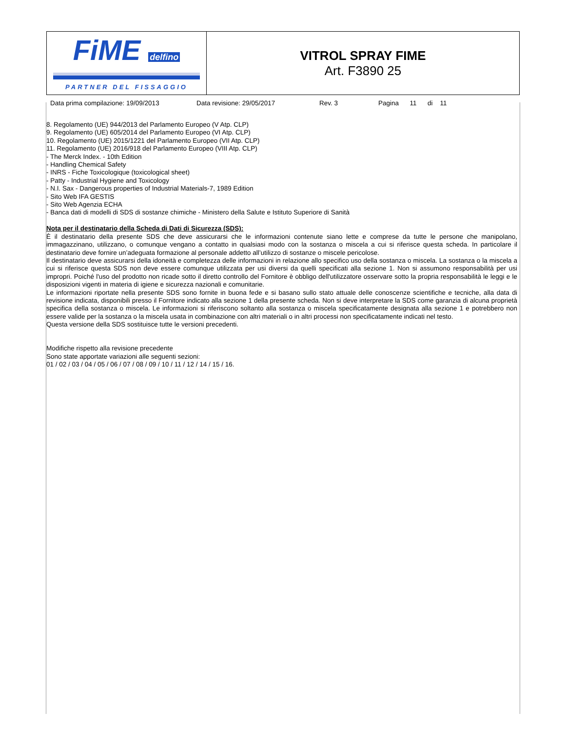| FiME delfino PARTNER DEL FISSAGGIO | VITROL SPRAY FIME Art. F3890 25 |
Data prima compilazione: 19/09/2013 Data revisione: 29/05/2017 Rev. 3 Pagina 11 di 11
8. Regolamento (UE) 944/2013 del Parlamento Europeo (V Atp. CLP)
9. Regolamento (UE) 605/2014 del Parlamento Europeo (VI Atp. CLP)
10. Regolamento (UE) 2015/1221 del Parlamento Europeo (VII Atp. CLP)
11. Regolamento (UE) 2016/918 del Parlamento Europeo (VIII Atp. CLP)
- The Merck Index. - 10th Edition
- Handling Chemical Safety
- INRS - Fiche Toxicologique (toxicological sheet)
- Patty - Industrial Hygiene and Toxicology
- N.I. Sax - Dangerous properties of Industrial Materials-7, 1989 Edition
- Sito Web IFA GESTIS
- Sito Web Agenzia ECHA
- Banca dati di modelli di SDS di sostanze chimiche - Ministero della Salute e Istituto Superiore di Sanità
Nota per il destinatario della Scheda di Dati di Sicurezza (SDS):
È il destinatario della presente SDS che deve assicurarsi che le informazioni contenute siano lette e comprese da tutte le persone che manipolano, immagazzinano, utilizzano, o comunque vengano a contatto in qualsiasi modo con la sostanza o miscela a cui si riferisce questa scheda. In particolare il destinatario deve fornire un’adeguata formazione al personale addetto all’utilizzo di sostanze o miscele pericolose.
Il destinatario deve assicurarsi della idoneità e completezza delle informazioni in relazione allo specifico uso della sostanza o miscela. La sostanza o la miscela a cui si riferisce questa SDS non deve essere comunque utilizzata per usi diversi da quelli specificati alla sezione 1. Non si assumono responsabilità per usi impropri. Poiché l'uso del prodotto non ricade sotto il diretto controllo del Fornitore è obbligo dell'utilizzatore osservare sotto la propria responsabilità le leggi e le disposizioni vigenti in materia di igiene e sicurezza nazionali e comunitarie.
Le informazioni riportate nella presente SDS sono fornite in buona fede e si basano sullo stato attuale delle conoscenze scientifiche e tecniche, alla data di revisione indicata, disponibili presso il Fornitore indicato alla sezione 1 della presente scheda. Non si deve interpretare la SDS come garanzia di alcuna proprietà specifica della sostanza o miscela. Le informazioni si riferiscono soltanto alla sostanza o miscela specificatamente designata alla sezione 1 e potrebbero non essere valide per la sostanza o la miscela usata in combinazione con altri materiali o in altri processi non specificatamente indicati nel testo.
Questa versione della SDS sostituisce tutte le versioni precedenti.
Modifiche rispetto alla revisione precedente
Sono state apportate variazioni alle seguenti sezioni:
01 / 02 / 03 / 04 / 05 / 06 / 07 / 08 / 09 / 10 / 11 / 12 / 14 / 15 / 16.